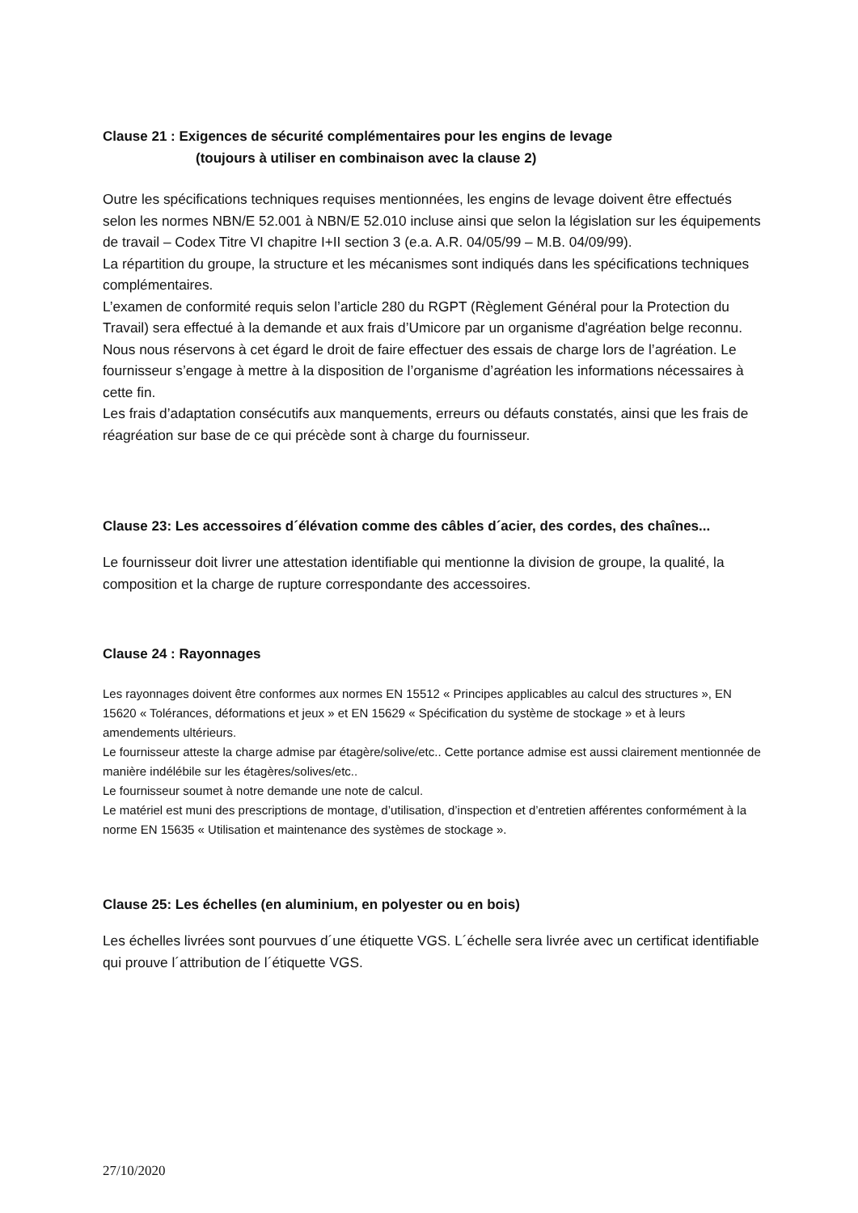Clause 21 : Exigences de sécurité complémentaires pour les engins de levage
(toujours à utiliser en combinaison avec la clause 2)
Outre les spécifications techniques requises mentionnées, les engins de levage doivent être effectués selon les normes NBN/E 52.001 à NBN/E 52.010 incluse ainsi que selon la législation sur les équipements de travail – Codex Titre VI chapitre I+II section 3 (e.a. A.R. 04/05/99 – M.B. 04/09/99).
La répartition du groupe, la structure et les mécanismes sont indiqués dans les spécifications techniques complémentaires.
L’examen de conformité requis selon l’article 280 du RGPT (Règlement Général pour la Protection du Travail) sera effectué à la demande et aux frais d’Umicore par un organisme d'agréation belge reconnu. Nous nous réservons à cet égard le droit de faire effectuer des essais de charge lors de l’agréation. Le fournisseur s’engage à mettre à la disposition de l’organisme d’agréation les informations nécessaires à cette fin.
Les frais d’adaptation consécutifs aux manquements, erreurs ou défauts constatés, ainsi que les frais de réagréation sur base de ce qui précède sont à charge du fournisseur.
Clause 23: Les accessoires d´élévation comme des câbles d´acier, des cordes, des chaînes...
Le fournisseur doit livrer une attestation identifiable qui mentionne la division de groupe, la qualité, la composition et la charge de rupture correspondante des accessoires.
Clause 24 : Rayonnages
Les rayonnages doivent être conformes aux normes EN 15512 « Principes applicables au calcul des structures », EN 15620 « Tolérances, déformations et jeux » et EN 15629 « Spécification du système de stockage » et à leurs amendements ultérieurs.
Le fournisseur atteste la charge admise par étagère/solive/etc.. Cette portance admise est aussi clairement mentionnée de manière indélébile sur les étagères/solives/etc..
Le fournisseur soumet à notre demande une note de calcul.
Le matériel est muni des prescriptions de montage, d’utilisation, d’inspection et d’entretien afférentes conformément à la norme EN 15635 « Utilisation et maintenance des systèmes de stockage ».
Clause 25: Les échelles (en aluminium, en polyester ou en bois)
Les échelles livrées sont pourvues d´une étiquette VGS. L´échelle sera livrée avec un certificat identifiable qui prouve l´attribution de l´étiquette VGS.
27/10/2020